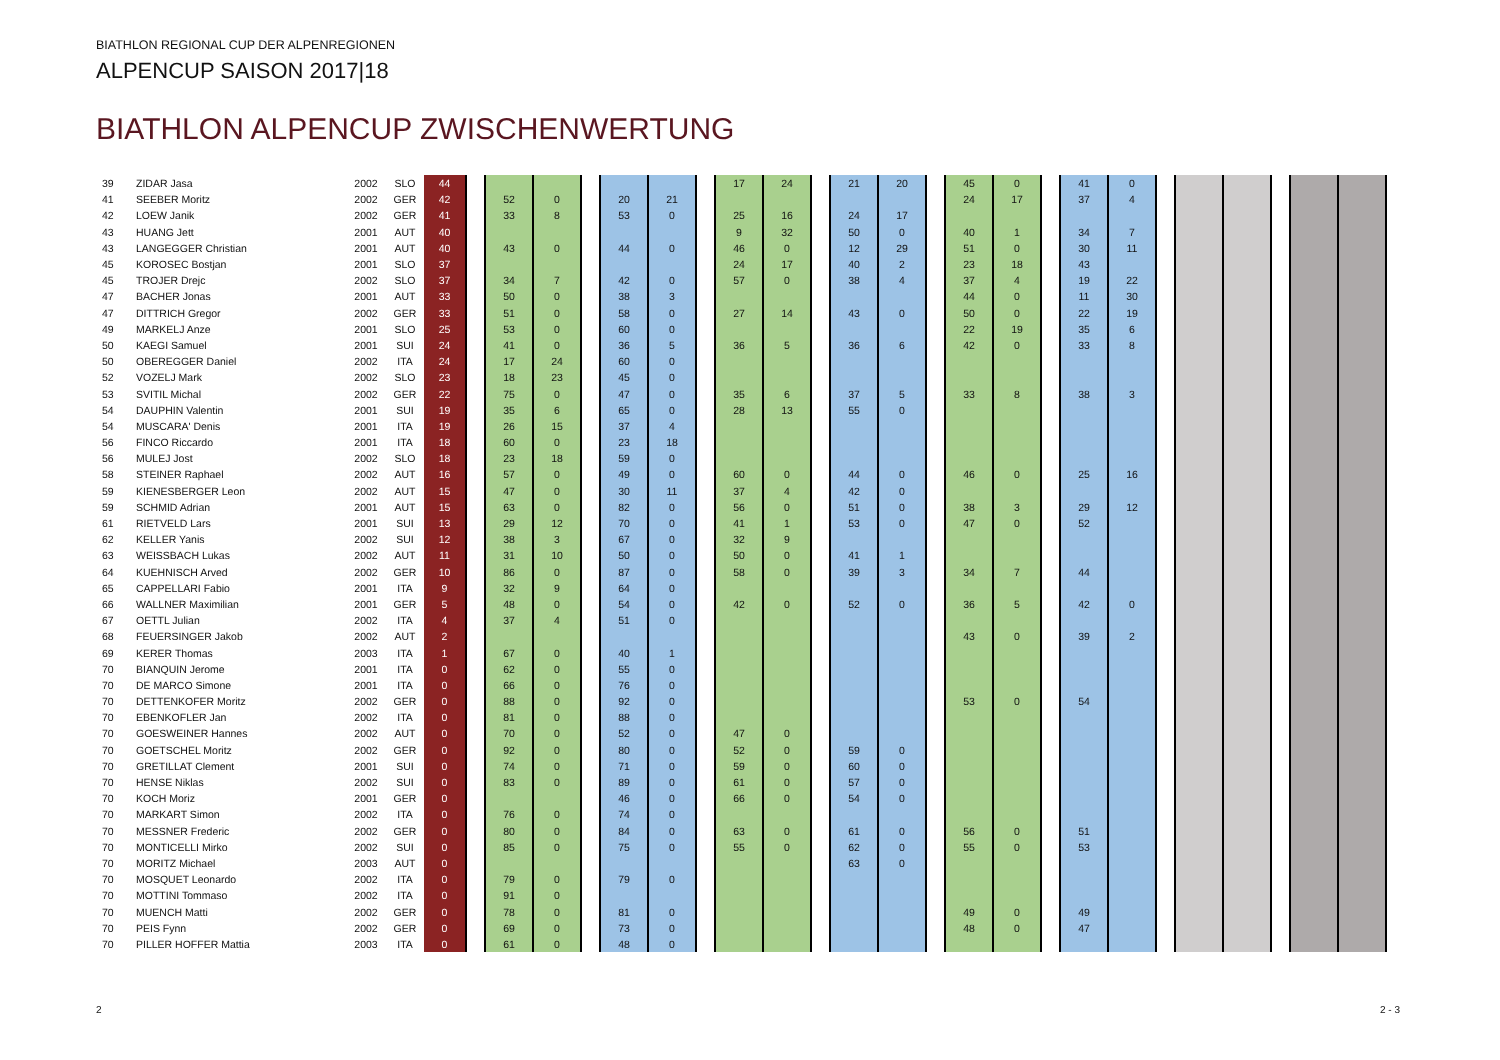BIATHLON REGIONAL CUP DER ALPENREGIONEN
ALPENCUP SAISON 2017|18
BIATHLON ALPENCUP ZWISCHENWERTUNG
| 39 | ZIDAR Jasa | 2002 | SLO | 44 | | | | | | | | 17 | 24 | | 21 | 20 | | 45 | 0 | | 41 | 0 | | | | | | |
| 41 | SEEBER Moritz | 2002 | GER | 42 | | 52 | 0 | | 20 | 21 | | | | | | | | 24 | 17 | | 37 | 4 | | | | | | |
| 42 | LOEW Janik | 2002 | GER | 41 | | 33 | 8 | | 53 | 0 | | 25 | 16 | | 24 | 17 | | | | | | | | | | | | |
| 43 | HUANG Jett | 2001 | AUT | 40 | | | | | | | | 9 | 32 | | 50 | 0 | | 40 | 1 | | 34 | 7 | | | | | | |
| 43 | LANGEGGER Christian | 2001 | AUT | 40 | | 43 | 0 | | 44 | 0 | | 46 | 0 | | 12 | 29 | | 51 | 0 | | 30 | 11 | | | | | | |
| 45 | KOROSEC Bostjan | 2001 | SLO | 37 | | | | | | | | 24 | 17 | | 40 | 2 | | 23 | 18 | | 43 | | | | | | | |
| 45 | TROJER Drejc | 2002 | SLO | 37 | | 34 | 7 | | 42 | 0 | | 57 | 0 | | 38 | 4 | | 37 | 4 | | 19 | 22 | | | | | | |
| 47 | BACHER Jonas | 2001 | AUT | 33 | | 50 | 0 | | 38 | 3 | | | | | | | | 44 | 0 | | 11 | 30 | | | | | | |
| 47 | DITTRICH Gregor | 2002 | GER | 33 | | 51 | 0 | | 58 | 0 | | 27 | 14 | | 43 | 0 | | 50 | 0 | | 22 | 19 | | | | | | |
| 49 | MARKELJ Anze | 2001 | SLO | 25 | | 53 | 0 | | 60 | 0 | | | | | | | | 22 | 19 | | 35 | 6 | | | | | | |
| 50 | KAEGI Samuel | 2001 | SUI | 24 | | 41 | 0 | | 36 | 5 | | 36 | 5 | | 36 | 6 | | 42 | 0 | | 33 | 8 | | | | | | |
| 50 | OBEREGGER Daniel | 2002 | ITA | 24 | | 17 | 24 | | 60 | 0 | | | | | | | | | | | | | | | | | | |
| 52 | VOZELJ Mark | 2002 | SLO | 23 | | 18 | 23 | | 45 | 0 | | | | | | | | | | | | | | | | | | |
| 53 | SVITIL Michal | 2002 | GER | 22 | | 75 | 0 | | 47 | 0 | | 35 | 6 | | 37 | 5 | | 33 | 8 | | 38 | 3 | | | | | | |
| 54 | DAUPHIN Valentin | 2001 | SUI | 19 | | 35 | 6 | | 65 | 0 | | 28 | 13 | | 55 | 0 | | | | | | | | | | | | |
| 54 | MUSCARA' Denis | 2001 | ITA | 19 | | 26 | 15 | | 37 | 4 | | | | | | | | | | | | | | | | | | |
| 56 | FINCO Riccardo | 2001 | ITA | 18 | | 60 | 0 | | 23 | 18 | | | | | | | | | | | | | | | | | | |
| 56 | MULEJ Jost | 2002 | SLO | 18 | | 23 | 18 | | 59 | 0 | | | | | | | | | | | | | | | | | | |
| 58 | STEINER Raphael | 2002 | AUT | 16 | | 57 | 0 | | 49 | 0 | | 60 | 0 | | 44 | 0 | | 46 | 0 | | 25 | 16 | | | | | | |
| 59 | KIENESBERGER Leon | 2002 | AUT | 15 | | 47 | 0 | | 30 | 11 | | 37 | 4 | | 42 | 0 | | | | | | | | | | | | |
| 59 | SCHMID Adrian | 2001 | AUT | 15 | | 63 | 0 | | 82 | 0 | | 56 | 0 | | 51 | 0 | | 38 | 3 | | 29 | 12 | | | | | | |
| 61 | RIETVELD Lars | 2001 | SUI | 13 | | 29 | 12 | | 70 | 0 | | 41 | 1 | | 53 | 0 | | 47 | 0 | | 52 | | | | | | | |
| 62 | KELLER Yanis | 2002 | SUI | 12 | | 38 | 3 | | 67 | 0 | | 32 | 9 | | | | | | | | | | | | | | | |
| 63 | WEISSBACH Lukas | 2002 | AUT | 11 | | 31 | 10 | | 50 | 0 | | 50 | 0 | | 41 | 1 | | | | | | | | | | | | |
| 64 | KUEHNISCH Arved | 2002 | GER | 10 | | 86 | 0 | | 87 | 0 | | 58 | 0 | | 39 | 3 | | 34 | 7 | | 44 | | | | | | | |
| 65 | CAPPELLARI Fabio | 2001 | ITA | 9 | | 32 | 9 | | 64 | 0 | | | | | | | | | | | | | | | | | | |
| 66 | WALLNER Maximilian | 2001 | GER | 5 | | 48 | 0 | | 54 | 0 | | 42 | 0 | | 52 | 0 | | 36 | 5 | | 42 | 0 | | | | | | |
| 67 | OETTL Julian | 2002 | ITA | 4 | | 37 | 4 | | 51 | 0 | | | | | | | | | | | | | | | | | | |
| 68 | FEUERSINGER Jakob | 2002 | AUT | 2 | | | | | | | | | | | | | | 43 | 0 | | 39 | 2 | | | | | | |
| 69 | KERER Thomas | 2003 | ITA | 1 | | 67 | 0 | | 40 | 1 | | | | | | | | | | | | | | | | | | |
| 70 | BIANQUIN Jerome | 2001 | ITA | 0 | | 62 | 0 | | 55 | 0 | | | | | | | | | | | | | | | | | | |
| 70 | DE MARCO Simone | 2001 | ITA | 0 | | 66 | 0 | | 76 | 0 | | | | | | | | | | | | | | | | | | |
| 70 | DETTENKOFER Moritz | 2002 | GER | 0 | | 88 | 0 | | 92 | 0 | | | | | | | | 53 | 0 | | 54 | | | | | | | |
| 70 | EBENKOFLER Jan | 2002 | ITA | 0 | | 81 | 0 | | 88 | 0 | | | | | | | | | | | | | | | | | | |
| 70 | GOESWEINER Hannes | 2002 | AUT | 0 | | 70 | 0 | | 52 | 0 | | 47 | 0 | | | | | | | | | | | | | | | |
| 70 | GOETSCHEL Moritz | 2002 | GER | 0 | | 92 | 0 | | 80 | 0 | | 52 | 0 | | 59 | 0 | | | | | | | | | | | | |
| 70 | GRETILLAT Clement | 2001 | SUI | 0 | | 74 | 0 | | 71 | 0 | | 59 | 0 | | 60 | 0 | | | | | | | | | | | | |
| 70 | HENSE Niklas | 2002 | SUI | 0 | | 83 | 0 | | 89 | 0 | | 61 | 0 | | 57 | 0 | | | | | | | | | | | | |
| 70 | KOCH Moriz | 2001 | GER | 0 | | | | | 46 | 0 | | 66 | 0 | | 54 | 0 | | | | | | | | | | | | |
| 70 | MARKART Simon | 2002 | ITA | 0 | | 76 | 0 | | 74 | 0 | | | | | | | | | | | | | | | | | | |
| 70 | MESSNER Frederic | 2002 | GER | 0 | | 80 | 0 | | 84 | 0 | | 63 | 0 | | 61 | 0 | | 56 | 0 | | 51 | | | | | | | |
| 70 | MONTICELLI Mirko | 2002 | SUI | 0 | | 85 | 0 | | 75 | 0 | | 55 | 0 | | 62 | 0 | | 55 | 0 | | 53 | | | | | | | |
| 70 | MORITZ Michael | 2003 | AUT | 0 | | | | | | | | | | | 63 | 0 | | | | | | | | | | | | |
| 70 | MOSQUET Leonardo | 2002 | ITA | 0 | | 79 | 0 | | 79 | 0 | | | | | | | | | | | | | | | | | | |
| 70 | MOTTINI Tommaso | 2002 | ITA | 0 | | 91 | 0 | | | | | | | | | | | | | | | | | | | | | |
| 70 | MUENCH Matti | 2002 | GER | 0 | | 78 | 0 | | 81 | 0 | | | | | | | | 49 | 0 | | 49 | | | | | | | |
| 70 | PEIS Fynn | 2002 | GER | 0 | | 69 | 0 | | 73 | 0 | | | | | | | | 48 | 0 | | 47 | | | | | | | |
| 70 | PILLER HOFFER Mattia | 2003 | ITA | 0 | | 61 | 0 | | 48 | 0 | | | | | | | | | | | | | | | | | | |
2 2 - 3